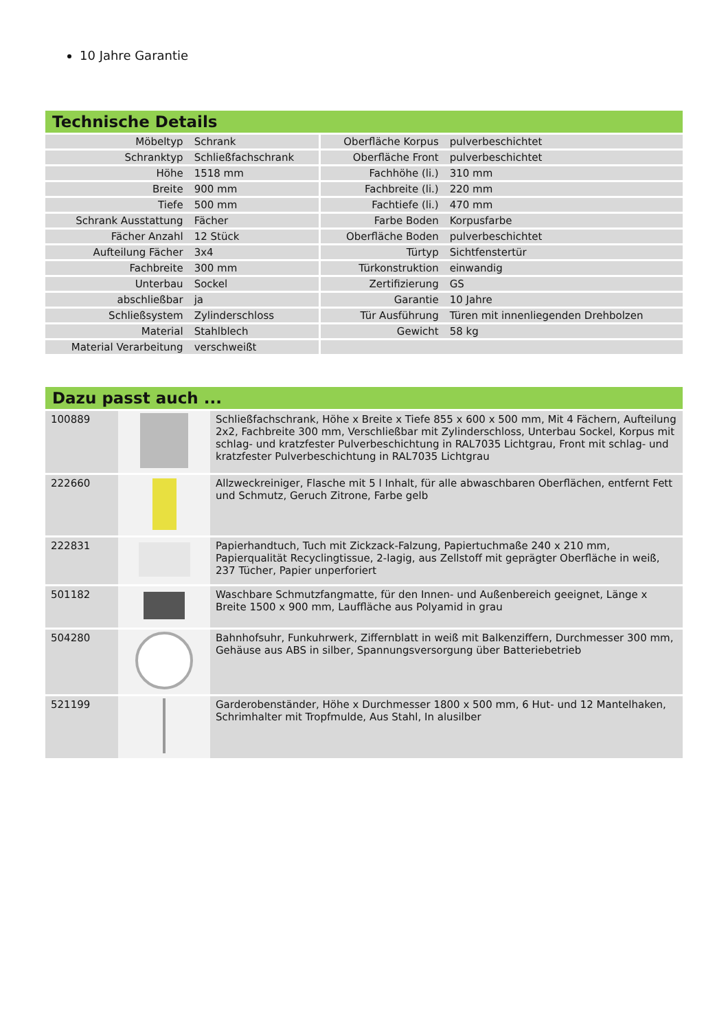10 Jahre Garantie
Technische Details
| Möbeltyp | Schrank | Oberfläche Korpus | pulverbeschichtet |
| Schranktyp | Schließfachschrank | Oberfläche Front | pulverbeschichtet |
| Höhe | 1518 mm | Fachhöhe (li.) | 310 mm |
| Breite | 900 mm | Fachbreite (li.) | 220 mm |
| Tiefe | 500 mm | Fachtiefe (li.) | 470 mm |
| Schrank Ausstattung | Fächer | Farbe Boden | Korpusfarbe |
| Fächer Anzahl | 12 Stück | Oberfläche Boden | pulverbeschichtet |
| Aufteilung Fächer | 3x4 | Türtyp | Sichtfenstertür |
| Fachbreite | 300 mm | Türkonstruktion | einwandig |
| Unterbau | Sockel | Zertifizierung | GS |
| abschließbar | ja | Garantie | 10 Jahre |
| Schließsystem | Zylinderschloss | Tür Ausführung | Türen mit innenliegenden Drehbolzen |
| Material | Stahlblech | Gewicht | 58 kg |
| Material Verarbeitung | verschweißt | | |
Dazu passt auch ...
| 100889 | | Schließfachschrank, Höhe x Breite x Tiefe 855 x 600 x 500 mm, Mit 4 Fächern, Aufteilung 2x2, Fachbreite 300 mm, Verschließbar mit Zylinderschloss, Unterbau Sockel, Korpus mit schlag- und kratzfester Pulverbeschichtung in RAL7035 Lichtgrau, Front mit schlag- und kratzfester Pulverbeschichtung in RAL7035 Lichtgrau |
| 222660 | | Allzweckreiniger, Flasche mit 5 l Inhalt, für alle abwaschbaren Oberflächen, entfernt Fett und Schmutz, Geruch Zitrone, Farbe gelb |
| 222831 | | Papierhandtuch, Tuch mit Zickzack-Falzung, Papiertuchmaße 240 x 210 mm, Papierqualität Recyclingtissue, 2-lagig, aus Zellstoff mit geprägter Oberfläche in weiß, 237 Tücher, Papier unperforiert |
| 501182 | | Waschbare Schmutzfangmatte, für den Innen- und Außenbereich geeignet, Länge x Breite 1500 x 900 mm, Lauffläche aus Polyamid in grau |
| 504280 | | Bahnhofsuhr, Funkuhrwerk, Ziffernblatt in weiß mit Balkenziffern, Durchmesser 300 mm, Gehäuse aus ABS in silber, Spannungsversorgung über Batteriebetrieb |
| 521199 | | Garderobenständer, Höhe x Durchmesser 1800 x 500 mm, 6 Hut- und 12 Mantelhaken, Schrimhalter mit Tropfmulde, Aus Stahl, In alusilber |